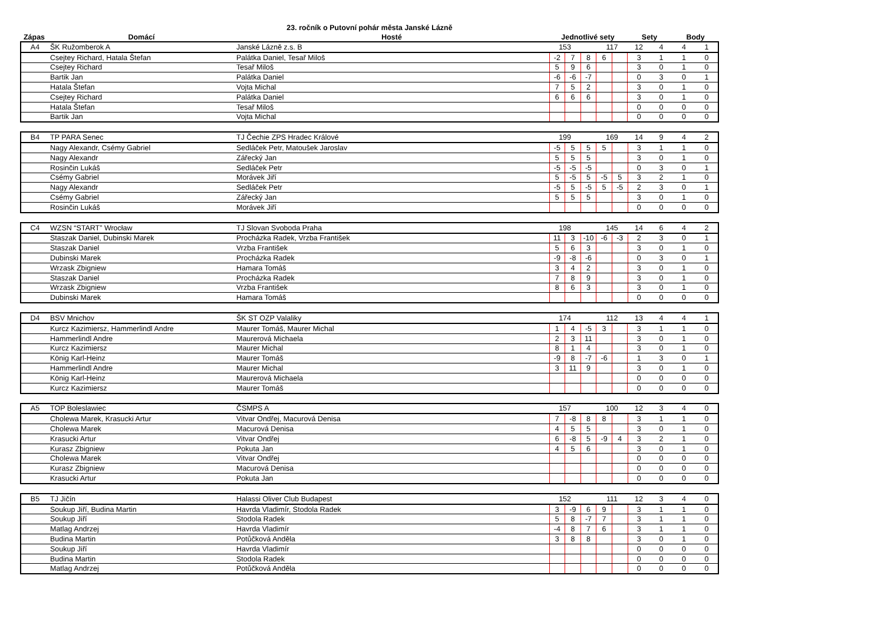23. ročník o Putovní pohár města Janské Lázně
| Zápas | Domácí | Hosté | Jednotlivé sety | Sety | Body |
| --- | --- | --- | --- | --- | --- |
| A4 | ŠK Ružomberok A | Janské Lázně z.s. B | 153 | | | 117 | | 12 | 4 | 4 | 1 |
| | Csejtey Richard, Hatala Štefan | Palátka Daniel, Tesař Miloš | -2 | 7 | 8 | 6 | | 3 | 1 | 1 | 0 |
| | Csejtey Richard | Tesař Miloš | 5 | 9 | 6 | | | 3 | 0 | 1 | 0 |
| | Bartik Jan | Palátka Daniel | -6 | -6 | -7 | | | 0 | 3 | 0 | 1 |
| | Hatala Štefan | Vojta Michal | 7 | 5 | 2 | | | 3 | 0 | 1 | 0 |
| | Csejtey Richard | Palátka Daniel | 6 | 6 | 6 | | | 3 | 0 | 1 | 0 |
| | Hatala Štefan | Tesař Miloš | | | | | | 0 | 0 | 0 | 0 |
| | Bartik Jan | Vojta Michal | | | | | | 0 | 0 | 0 | 0 |
| B4 | TP PARA Senec | TJ Čechie ZPS Hradec Králové | 199 | | | 169 | | 14 | 9 | 4 | 2 |
| | Nagy Alexandr, Csémy Gabriel | Sedláček Petr, Matoušek Jaroslav | -5 | 5 | 5 | 5 | | 3 | 1 | 1 | 0 |
| | Nagy Alexandr | Zářecký Jan | 5 | 5 | 5 | | | 3 | 0 | 1 | 0 |
| | Rosinčin Lukáš | Sedláček Petr | -5 | -5 | -5 | | | 0 | 3 | 0 | 1 |
| | Csémy Gabriel | Morávek Jiří | 5 | -5 | 5 | -5 | 5 | 3 | 2 | 1 | 0 |
| | Nagy Alexandr | Sedláček Petr | -5 | 5 | -5 | 5 | -5 | 2 | 3 | 0 | 1 |
| | Csémy Gabriel | Zářecký Jan | 5 | 5 | 5 | | | 3 | 0 | 1 | 0 |
| | Rosinčin Lukáš | Morávek Jiří | | | | | | 0 | 0 | 0 | 0 |
| C4 | WZSN “START” Wrocław | TJ Slovan Svoboda Praha | 198 | | | 145 | | 14 | 6 | 4 | 2 |
| | Staszak Daniel, Dubinski Marek | Procházka Radek, Vrzba František | 11 | 3 | -10 | -6 | -3 | 2 | 3 | 0 | 1 |
| | Staszak Daniel | Vrzba František | 5 | 6 | 3 | | | 3 | 0 | 1 | 0 |
| | Dubinski Marek | Procházka Radek | -9 | -8 | -6 | | | 0 | 3 | 0 | 1 |
| | Wrzask Zbigniew | Hamara Tomáš | 3 | 4 | 2 | | | 3 | 0 | 1 | 0 |
| | Staszak Daniel | Procházka Radek | 7 | 8 | 9 | | | 3 | 0 | 1 | 0 |
| | Wrzask Zbigniew | Vrzba František | 8 | 6 | 3 | | | 3 | 0 | 1 | 0 |
| | Dubinski Marek | Hamara Tomáš | | | | | | 0 | 0 | 0 | 0 |
| D4 | BSV Mnichov | ŠK ST OZP Valaliky | 174 | | | 112 | | 13 | 4 | 4 | 1 |
| | Kurcz Kazimiersz, Hammerlindl Andre | Maurer Tomáš, Maurer Michal | 1 | 4 | -5 | 3 | | 3 | 1 | 1 | 0 |
| | Hammerlindl Andre | Maurerová Michaela | 2 | 3 | 11 | | | 3 | 0 | 1 | 0 |
| | Kurcz Kazimiersz | Maurer Michal | 8 | 1 | 4 | | | 3 | 0 | 1 | 0 |
| | König Karl-Heinz | Maurer Tomáš | -9 | 8 | -7 | -6 | | 1 | 3 | 0 | 1 |
| | Hammerlindl Andre | Maurer Michal | 3 | 11 | 9 | | | 3 | 0 | 1 | 0 |
| | König Karl-Heinz | Maurerová Michaela | | | | | | 0 | 0 | 0 | 0 |
| | Kurcz Kazimiersz | Maurer Tomáš | | | | | | 0 | 0 | 0 | 0 |
| A5 | TOP Boleslawiec | ČSMPS A | 157 | | | 100 | | 12 | 3 | 4 | 0 |
| | Cholewa Marek, Krasucki Artur | Vitvar Ondřej, Macurová Denisa | 7 | -8 | 8 | 8 | | 3 | 1 | 1 | 0 |
| | Cholewa Marek | Macurová Denisa | 4 | 5 | 5 | | | 3 | 0 | 1 | 0 |
| | Krasucki Artur | Vitvar Ondřej | 6 | -8 | 5 | -9 | 4 | 3 | 2 | 1 | 0 |
| | Kurasz Zbigniew | Pokuta Jan | 4 | 5 | 6 | | | 3 | 0 | 1 | 0 |
| | Cholewa Marek | Vitvar Ondřej | | | | | | 0 | 0 | 0 | 0 |
| | Kurasz Zbigniew | Macurová Denisa | | | | | | 0 | 0 | 0 | 0 |
| | Krasucki Artur | Pokuta Jan | | | | | | 0 | 0 | 0 | 0 |
| B5 | TJ Jičín | Halassi Oliver Club Budapest | 152 | | | 111 | | 12 | 3 | 4 | 0 |
| | Soukup Jiří, Budina Martin | Havrda Vladimír, Stodola Radek | 3 | -9 | 6 | 9 | | 3 | 1 | 1 | 0 |
| | Soukup Jiří | Stodola Radek | 5 | 8 | -7 | 7 | | 3 | 1 | 1 | 0 |
| | Matlag Andrzej | Havrda Vladimír | -4 | 8 | 7 | 6 | | 3 | 1 | 1 | 0 |
| | Budina Martin | Potůčková Anděla | 3 | 8 | 8 | | | 3 | 0 | 1 | 0 |
| | Soukup Jiří | Havrda Vladimír | | | | | | 0 | 0 | 0 | 0 |
| | Budina Martin | Stodola Radek | | | | | | 0 | 0 | 0 | 0 |
| | Matlag Andrzej | Potůčková Anděla | | | | | | 0 | 0 | 0 | 0 |